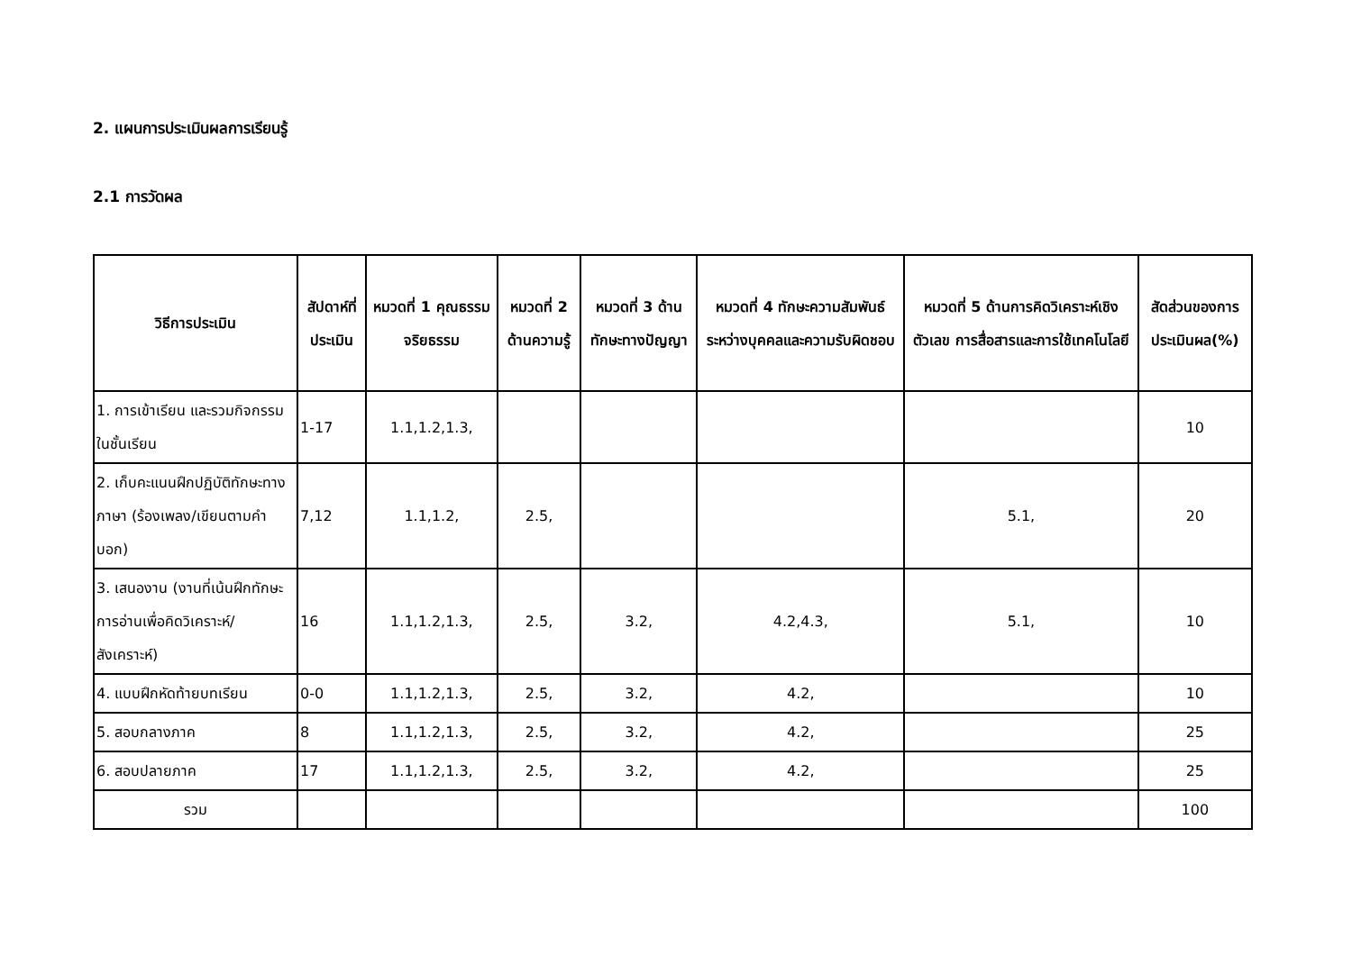2. แผนการประเมินผลการเรียนรู้
2.1 การวัดผล
| วิธีการประเมิน | สัปดาห์ที่ประเมิน | หมวดที่ 1 คุณธรรมจริยธรรม | หมวดที่ 2 ด้านความรู้ | หมวดที่ 3 ด้านทักษะทางปัญญา | หมวดที่ 4 ทักษะความสัมพันธ์ระหว่างบุคคลและความรับผิดชอบ | หมวดที่ 5 ด้านการคิดวิเคราะห์เชิงตัวเลข การสื่อสารและการใช้เทคโนโลยี | สัดส่วนของการประเมินผล(%) |
| --- | --- | --- | --- | --- | --- | --- | --- |
| 1. การเข้าเรียน และรวมกิจกรรมในชั้นเรียน | 1-17 | 1.1,1.2,1.3, | | | | | 10 |
| 2. เก็บคะแนนฝึกปฏิบัติทักษะทางภาษา (ร้องเพลง/เขียนตามคำบอก) | 7,12 | 1.1,1.2, | 2.5, | | | 5.1, | 20 |
| 3. เสนองาน (งานที่เน้นฝึกทักษะการอ่านเพื่อคิดวิเคราะห์/สังเคราะห์) | 16 | 1.1,1.2,1.3, | 2.5, | 3.2, | 4.2,4.3, | 5.1, | 10 |
| 4. แบบฝึกหัดท้ายบทเรียน | 0-0 | 1.1,1.2,1.3, | 2.5, | 3.2, | 4.2, | | 10 |
| 5. สอบกลางภาค | 8 | 1.1,1.2,1.3, | 2.5, | 3.2, | 4.2, | | 25 |
| 6. สอบปลายภาค | 17 | 1.1,1.2,1.3, | 2.5, | 3.2, | 4.2, | | 25 |
| รวม | | | | | | | 100 |